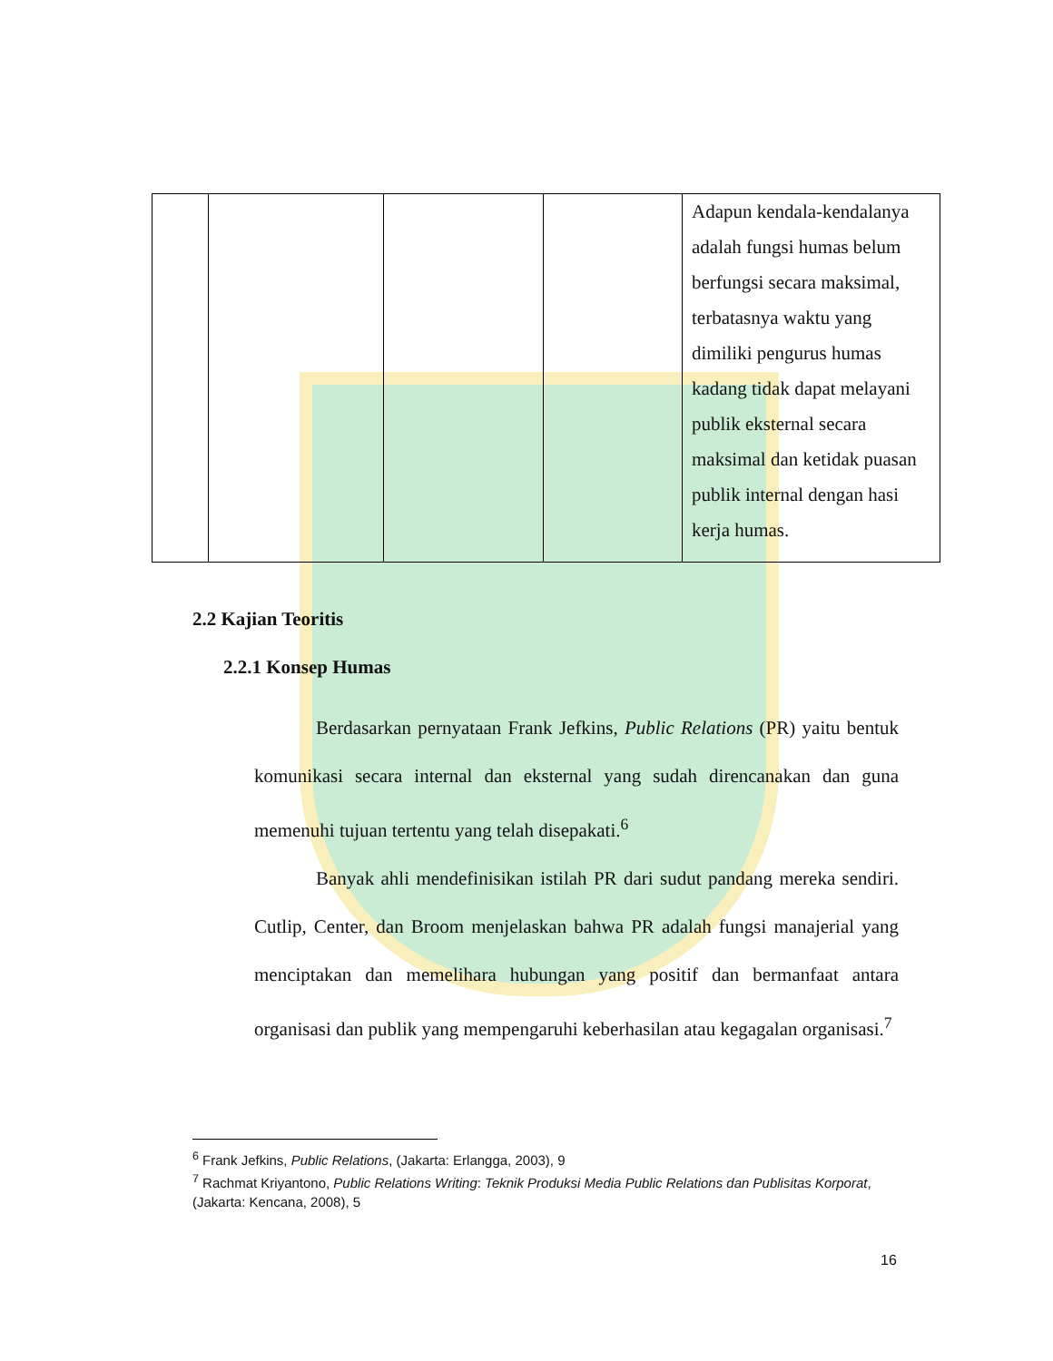| | | | | Adapun kendala-kendalanya adalah fungsi humas belum berfungsi secara maksimal, terbatasnya waktu yang dimiliki pengurus humas kadang tidak dapat melayani publik eksternal secara maksimal dan ketidak puasan publik internal dengan hasi kerja humas. |
2.2 Kajian Teoritis
2.2.1 Konsep Humas
Berdasarkan pernyataan Frank Jefkins, Public Relations (PR) yaitu bentuk komunikasi secara internal dan eksternal yang sudah direncanakan dan guna memenuhi tujuan tertentu yang telah disepakati.<sup>6</sup>
Banyak ahli mendefinisikan istilah PR dari sudut pandang mereka sendiri. Cutlip, Center, dan Broom menjelaskan bahwa PR adalah fungsi manajerial yang menciptakan dan memelihara hubungan yang positif dan bermanfaat antara organisasi dan publik yang mempengaruhi keberhasilan atau kegagalan organisasi.<sup>7</sup>
<sup>6</sup> Frank Jefkins, Public Relations, (Jakarta: Erlangga, 2003), 9
<sup>7</sup> Rachmat Kriyantono, Public Relations Writing: Teknik Produksi Media Public Relations dan Publisitas Korporat, (Jakarta: Kencana, 2008), 5
16